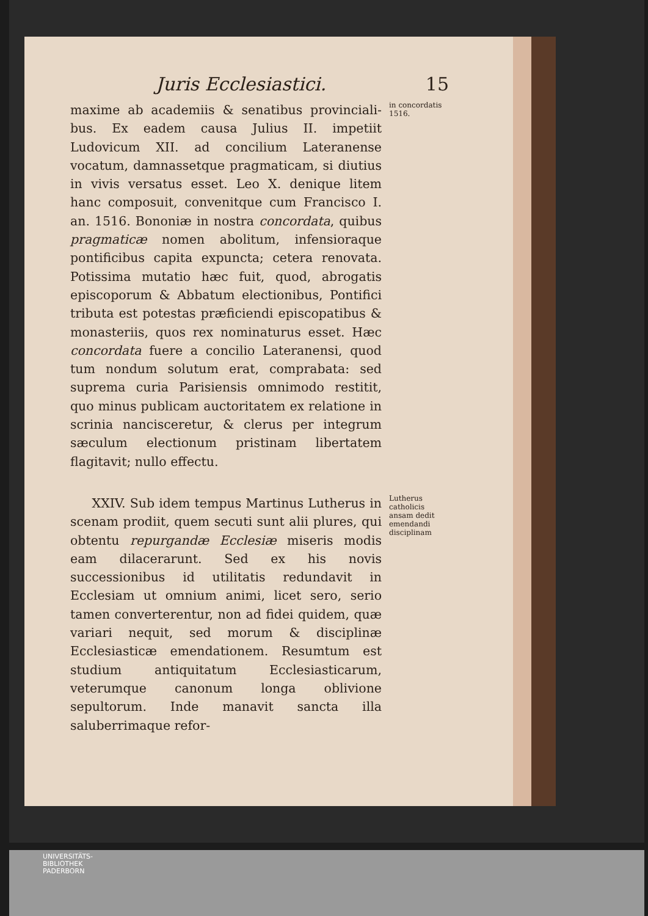Juris Ecclesiastici. 15
maxime ab academiis & senatibus provinciali-bus. Ex eadem causa Julius II. impetiit Ludovicum XII. ad concilium Lateranense vocatum, damnassetque pragmaticam, si diutius in vivis versatus esset. Leo X. denique litem hanc composuit, convenitque cum Francisco I. an. 1516. Bononiæ in nostra concordata, quibus pragmaticæ nomen abolitum, infensioraque pontificibus capita expuncta; cetera renovata. Potissima mutatio hæc fuit, quod, abrogatis episcoporum & Abbatum electionibus, Pontifici tributa est potestas præficiendi episcopatibus & monasteriis, quos rex nominaturus esset. Hæc concordata fuere a concilio Lateranensi, quod tum nondum solutum erat, comprabata: sed suprema curia Parisiensis omnimodo restitit, quo minus publicam auctoritatem ex relatione in scrinia nancisceretur, & clerus per integrum sæculum electionum pristinam libertatem flagitavit; nullo effectu.
in concordatis 1516.
XXIV. Sub idem tempus Martinus Lutherus in scenam prodiit, quem secuti sunt alii plures, qui obtentu repurgandæ Ecclesiæ miseris modis eam dilacerarunt. Sed ex his novis successionibus id utilitatis redundavit in Ecclesiam ut omnium animi, licet sero, serio tamen converterentur, non ad fidei quidem, quæ variari nequit, sed morum & disciplinæ Ecclesiasticæ emendationem. Resumtum est studium antiquitatum Ecclesiasticarum, veterumque canonum longa oblivione sepultorum. Inde manavit sancta illa saluberrimaque refor-
Lutherus catholicis ansam dedit emendandi disciplinam
UNIVERSITÄTS-
BIBLIOTHEK
PADERBORN